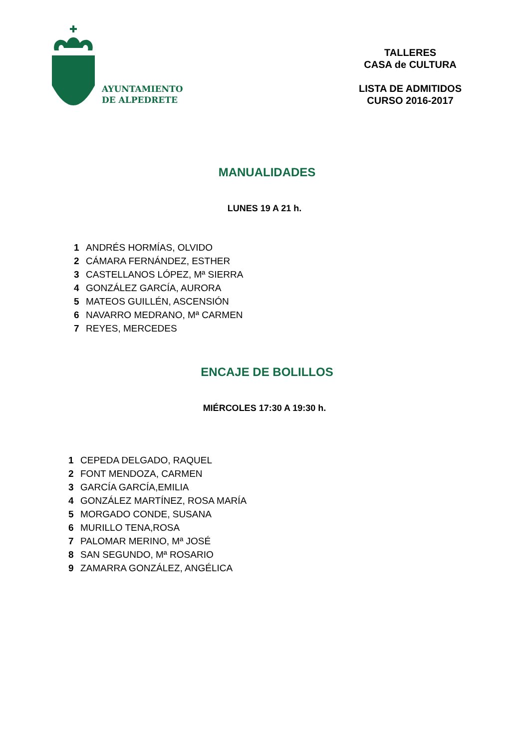AYUNTAMIENTO
DE ALPEDRETE
TALLERES
CASA de CULTURA
LISTA DE ADMITIDOS
CURSO 2016-2017
MANUALIDADES
LUNES 19 A 21 h.
| 1 | ANDRÉS HORMÍAS, OLVIDO |
| 2 | CÁMARA FERNÁNDEZ, ESTHER |
| 3 | CASTELLANOS LÓPEZ, Mª SIERRA |
| 4 | GONZÁLEZ GARCÍA, AURORA |
| 5 | MATEOS GUILLÉN, ASCENSIÓN |
| 6 | NAVARRO MEDRANO, Mª CARMEN |
| 7 | REYES, MERCEDES |
ENCAJE DE BOLILLOS
MIÉRCOLES 17:30 A 19:30 h.
| 1 | CEPEDA DELGADO, RAQUEL |
| 2 | FONT MENDOZA, CARMEN |
| 3 | GARCÍA GARCÍA,EMILIA |
| 4 | GONZÁLEZ MARTÍNEZ, ROSA MARÍA |
| 5 | MORGADO CONDE, SUSANA |
| 6 | MURILLO TENA,ROSA |
| 7 | PALOMAR MERINO, Mª JOSÉ |
| 8 | SAN SEGUNDO, Mª ROSARIO |
| 9 | ZAMARRA GONZÁLEZ, ANGÉLICA |